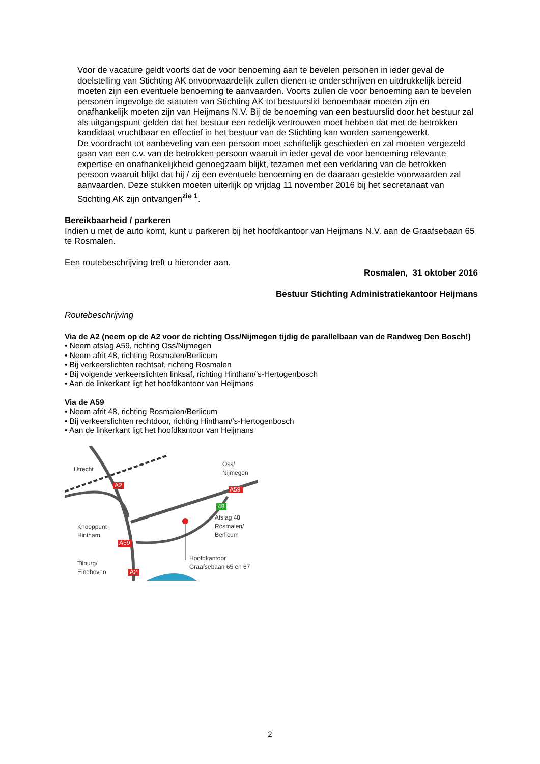Voor de vacature geldt voorts dat de voor benoeming aan te bevelen personen in ieder geval de doelstelling van Stichting AK onvoorwaardelijk zullen dienen te onderschrijven en uitdrukkelijk bereid moeten zijn een eventuele benoeming te aanvaarden. Voorts zullen de voor benoeming aan te bevelen personen ingevolge de statuten van Stichting AK tot bestuurslid benoembaar moeten zijn en onafhankelijk moeten zijn van Heijmans N.V. Bij de benoeming van een bestuurslid door het bestuur zal als uitgangspunt gelden dat het bestuur een redelijk vertrouwen moet hebben dat met de betrokken kandidaat vruchtbaar en effectief in het bestuur van de Stichting kan worden samengewerkt.
De voordracht tot aanbeveling van een persoon moet schriftelijk geschieden en zal moeten vergezeld gaan van een c.v. van de betrokken persoon waaruit in ieder geval de voor benoeming relevante expertise en onafhankelijkheid genoegzaam blijkt, tezamen met een verklaring van de betrokken persoon waaruit blijkt dat hij / zij een eventuele benoeming en de daaraan gestelde voorwaarden zal aanvaarden. Deze stukken moeten uiterlijk op vrijdag 11 november 2016 bij het secretariaat van Stichting AK zijn ontvangen<sup>zie 1</sup>.
Bereikbaarheid / parkeren
Indien u met de auto komt, kunt u parkeren bij het hoofdkantoor van Heijmans N.V. aan de Graafsebaan 65 te Rosmalen.
Een routebeschrijving treft u hieronder aan.
Rosmalen, 31 oktober 2016
Bestuur Stichting Administratiekantoor Heijmans
Routebeschrijving
Via de A2 (neem op de A2 voor de richting Oss/Nijmegen tijdig de parallelbaan van de Randweg Den Bosch!)
• Neem afslag A59, richting Oss/Nijmegen
• Neem afrit 48, richting Rosmalen/Berlicum
• Bij verkeerslichten rechtsaf, richting Rosmalen
• Bij volgende verkeerslichten linksaf, richting Hintham/’s-Hertogenbosch
• Aan de linkerkant ligt het hoofdkantoor van Heijmans
Via de A59
• Neem afrit 48, richting Rosmalen/Berlicum
• Bij verkeerslichten rechtdoor, richting Hintham/’s-Hertogenbosch
• Aan de linkerkant ligt het hoofdkantoor van Heijmans
Utrecht
Oss/
Nijmegen
A2
A59
48
Afslag 48
Rosmalen/
Berlicum
Knooppunt
Hintham
A59
Hoofdkantoor
Graafsebaan 65 en 67
Tilburg/
Eindhoven
A2
2